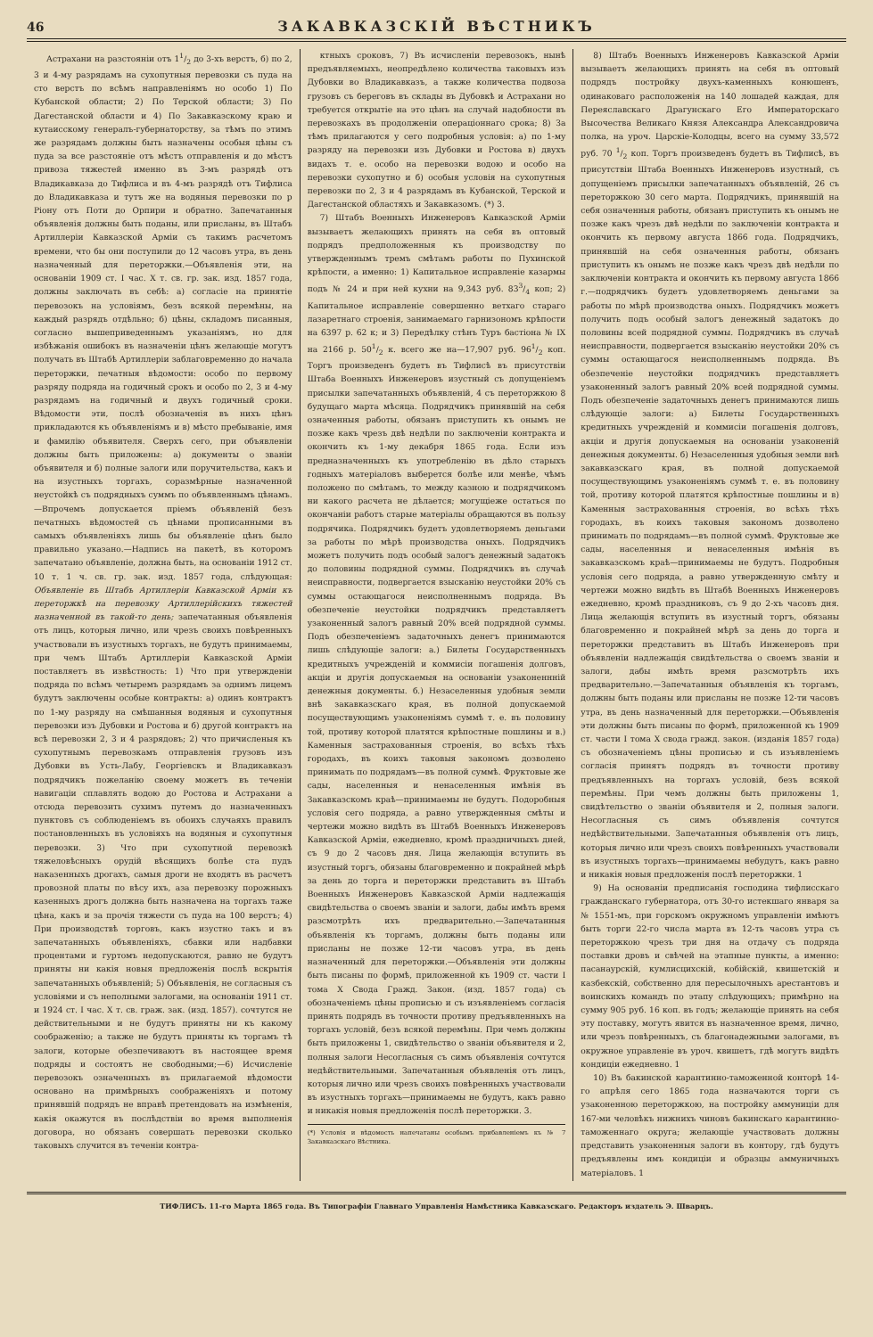46 ЗАКАВКАЗСКІЙ ВѢСТНИКЪ
Астрахани на разстояніи отъ 11/2 до 3-хъ верстъ, б) по 2, 3 и 4-му разрядамъ на сухопутныя перевозки съ пуда на сто верстъ по всѣмъ направленіямъ но особо 1) По Кубанской области; 2) По Терской области; 3) По Дагестанской области и 4) По Закавказскому краю и кутаисскому генералъ-губернаторству, за тѣмъ по этимъ же разрядамъ должны быть назначены особыя цѣны съ пуда за все разстояніе отъ мѣстъ отправленія и до мѣстъ привоза тяжестей именно въ 3-мъ разрядѣ отъ Владикавказа до Тифлиса и въ 4-мъ разрядѣ отъ Тифлиса до Владикавказа и тутъ же на водяныя перевозки по р Ріону отъ Поти до Орпири и обратно. Запечатанныя объявленія должны быть поданы, или присланы, въ Штабъ Артиллеріи Кавказской Арміи съ такимъ расчетомъ времени, что бы они поступили до 12 часовъ утра, въ день назначенный для переторжки.—Объявленія эти, на основаніи 1909 ст. I час. X т. св. гр. зак. изд. 1857 года, должны заключать въ себѣ: а) согласіе на принятіе перевозокъ на условіямъ, безъ всякой перемѣны, на каждый разрядъ отдѣльно; б) цѣны, складомъ писанныя, согласно вышеприведеннымъ указаніямъ, но для избѣжанія ошибокъ въ назначеніи цѣнъ желающіе могутъ получать въ Штабѣ Артиллеріи заблаговременно до начала переторжки, печатныя вѣдомости: особо по первому разряду подряда на годичный срокъ и особо по 2, 3 и 4-му разрядамъ на годичный и двухъ годичный сроки. Вѣдомости эти, послѣ обозначенія въ нихъ цѣнъ прикладаются къ объявленіямъ и в) мѣсто пребываніе, имя и фамилію объявителя. Сверхъ сего, при объявленіи должны быть приложены: а) документы о званіи объявителя и б) полные залоги или поручительства, какъ и на изустныхъ торгахъ, соразмѣрные назначенной неустойкѣ съ подрядныхъ суммъ по объявленнымъ цѣнамъ.—Впрочемъ допускается пріемъ объявленій безъ печатныхъ вѣдомостей съ цѣнами прописанными въ самыхъ объявленіяхъ лишь бы объявленіе цѣнъ было правильно указано.—Надпись на пакетѣ, въ которомъ запечатано объявленіе, должна быть, на основаніи 1912 ст. 10 т. 1 ч. св. гр. зак. изд. 1857 года, слѣдующая: Объявленіе въ Штабъ Артиллеріи Кавказской Арміи къ переторжкѣ на перевозку Артиллерійскихъ тяжестей назначенной въ такой-то день; запечатанныя объявленія отъ лицъ, которыя лично, или чрезъ своихъ повѣренныхъ участвовали въ изустныхъ торгахъ, не будутъ принимаемы, при чемъ Штабъ Артиллеріи Кавказской Арміи поставляетъ въ извѣстность: 1) Что при утвержденіи подряда по всѣмъ четыремъ разрядамъ за однимъ лицемъ будутъ заключены особые контракты: а) одинъ контрактъ по 1-му разряду на смѣшанныя водяныя и сухопутныя перевозки изъ Дубовки и Ростова и б) другой контрактъ на всѣ перевозки 2, 3 и 4 разрядовъ; 2) что причисленыя къ сухопутнымъ перевозкамъ отправленія грузовъ изъ Дубовки въ Усть-Лабу, Георгіевскъ и Владикавказъ подрядчикъ пожеланію своему можетъ въ теченіи навигаціи сплавлять водою до Ростова и Астрахани а отсюда перевозить сухимъ путемъ до назначенныхъ пунктовъ съ соблюденіемъ въ обоихъ случаяхъ правилъ постановленныхъ въ условіяхъ на водяныя и сухопутныя перевозки. 3) Что при сухопутной перевозкѣ тяжеловѣсныхъ орудій вѣсящихъ болѣе ста пудъ наказенныхъ дрогахъ, самыя дроги не входятъ въ расчетъ провозной платы по вѣсу ихъ, аза перевозку порожныхъ казенныхъ дрогъ должна быть назначена на торгахъ таже цѣна, какъ и за прочія тяжести съ пуда на 100 верстъ; 4) При производствѣ торговъ, какъ изустно такъ и въ запечатанныхъ объявленіяхъ, сбавки или надбавки процентами и гуртомъ недопускаются, равно не будутъ приняты ни какія новыя предложенія послѣ вскрытія запечатанныхъ объявленій; 5) Объявленія, не согласныя съ условіями и съ неполными залогами, на основаніи 1911 ст. и 1924 ст. I час. X т. св. граж. зак. (изд. 1857). сочтутся не действительными и не будутъ приняты ни къ какому соображенію; а также не будутъ приняты къ торгамъ тѣ залоги, которые обезпечиваютъ въ настоящее время подряды и состоятъ не свободными;—6) Исчисленіе перевозокъ означенныхъ въ прилагаемой вѣдомости основано на примѣрныхъ соображеніяхъ и потому принявшій подрядъ не вправѣ претендовать на измѣненія, какія окажутся въ послѣдствіи во время выполненія договора, но обязанъ совершать перевозки сколько таковыхъ случится въ теченіи контра-
ктныхъ сроковъ, 7) Въ исчисленіи перевозокъ, нынѣ предъявляемыхъ, неопредѣлено количества таковыхъ изъ Дубовки во Владикавказъ, а также количества подвоза грузовъ съ береговъ въ склады въ Дубовкѣ и Астрахани но требуется открытіе на это цѣнъ на случай надобности въ перевозкахъ въ продолженіи операціоннаго срока; 8) За тѣмъ прилагаются у сего подробныя условія: а) по 1-му разряду на перевозки изъ Дубовки и Ростова в) двухъ видахъ т. е. особо на перевозки водою и особо на перевозки сухопутно и б) особыя условія на сухопутныя перевозки по 2, 3 и 4 разрядамъ въ Кубанской, Терской и Дагестанской областяхъ и Закавказомъ. (*) 3.
7) Штабъ Военныхъ Инженеровъ Кавказской Арміи вызываетъ желающихъ принять на себя въ оптовый подрядъ предположенныя къ производству по утвержденнымъ тремъ смѣтамъ работы по Пухинской крѣпости, а именно: 1) Капитальное исправленіе казармы подъ № 24 и при ней кухни на 9,343 руб. 833/4 коп; 2) Капитальное исправленіе совершенно ветхаго стараго лазаретнаго строенія, занимаемаго гарнизономъ крѣпости на 6397 р. 62 к; и 3) Передѣлку стѣнъ Туръ бастіона № IX на 2166 р. 501/2 к. всего же на—17,907 руб. 961/2 коп. Торгъ произведенъ будетъ въ Тифлисѣ въ присутствіи Штаба Военныхъ Инженеровъ изустный съ допущеніемъ присылки запечатанныхъ объявленій, 4 съ переторжкою 8 будущаго марта мѣсяца. Подрядчикъ принявшій на себя означенныя работы, обязанъ приступить къ онымъ не позже какъ чрезъ двѣ недѣли по заключеніи контракта и окончить къ 1-му декабря 1865 года. Если изъ предназначенныхъ къ употребленію въ дѣло старыхъ годныхъ матеріаловъ выберется болѣе или менѣе, чѣмъ положено по смѣтамъ, то между казною и подрядчикомъ ни какого расчета не дѣлается; могущіеже остаться по окончаніи работъ старые матеріалы обращаются въ пользу подрячика. Подрядчикъ будетъ удовлетворяемъ деньгами за работы по мѣрѣ производства оныхъ. Подрядчикъ можетъ получить подъ особый залогъ денежный задатокъ до половины подрядной суммы. Подрядчикъ въ случаѣ неисправности, подвергается взысканію неустойки 20% съ суммы остающагося неисполненнымъ подряда. Въ обезпеченіе неустойки подрядчикъ представляетъ узаконенный залогъ равный 20% всей подрядной суммы. Подъ обезпеченіемъ задаточныхъ денегъ принимаются лишь слѣдующіе залоги: а.) Билеты Государственныхъ кредитныхъ учрежденій и коммисіи погашенія долговъ, акціи и другія допускаемыя на основаніи узаконеннній денежныя документы. б.) Незаселенныя удобныя земли внѣ закавказскаго края, въ полной допускаемой посуществующимъ узаконеніямъ суммѣ т. е. въ половину той, противу которой платятся крѣпостные пошлины и в.) Каменныя застрахованныя строенія, во всѣхъ тѣхъ городахъ, въ коихъ таковыя закономъ дозволено принимать по подрядамъ—въ полной суммѣ. Фруктовые же сады, населенныя и ненаселенныя имѣнія въ Закавказскомъ краѣ—принимаемы не будутъ. Подоробныя условія сего подряда, а равно утвержденныя смѣты и чертежи можно видѣть въ Штабѣ Военныхъ Инженеровъ Кавказской Арміи, ежедневно, кромѣ праздничныхъ дней, съ 9 до 2 часовъ дня. Лица желающія вступить въ изустный торгъ, обязаны благовременно и покрайней мѣрѣ за день до торга и переторжки представить въ Штабъ Военныхъ Инженеровъ Кавказской Арміи надлежащія свидѣтельства о своемъ званіи и залоги, дабы имѣть время разсмотрѣть ихъ предварительно.—Запечатанныя объявленія къ торгамъ, должны быть поданы или присланы не позже 12-ти часовъ утра, въ день назначенный для переторжки.—Объявленія эти должны быть писаны по формѣ, приложенной къ 1909 ст. части I тома X Свода Гражд. Закон. (изд. 1857 года) съ обозначеніемъ цѣны прописью и съ изъявленіемъ согласія принять подрядъ въ точности противу предъявленныхъ на торгахъ условій, безъ всякой перемѣны. При чемъ должны быть приложены 1, свидѣтельство о званіи объявителя и 2, полныя залоги Несогласныя съ симъ объявленія сочтутся недѣйствительными. Запечатанныя объявленія отъ лицъ, которыя лично или чрезъ своихъ повѣренныхъ участвовали въ изустныхъ торгахъ—принимаемы не будутъ, какъ равно и никакія новыя предложенія послѣ переторжки. 3.
(*) Условія и вѣдомость напечатаны особымъ прибавленіемъ къ № 7 Закавказскаго Вѣстника.
8) Штабъ Военныхъ Инженеровъ Кавказской Арміи вызываетъ желающихъ принять на себя въ оптовый подрядъ постройку двухъ-каменныхъ конюшенъ, одинаковаго расположенія на 140 лошадей каждая, для Переяславскаго Драгунскаго Его Императорскаго Высочества Великаго Князя Александра Александровича полка, на уроч. Царскіе-Колодцы, всего на сумму 33,572 руб. 70 1/2 коп. Торгъ произведенъ будетъ въ Тифлисѣ, въ присутствіи Штаба Военныхъ Инженеровъ изустный, съ допущеніемъ присылки запечатанныхъ объявленій, 26 съ переторжкою 30 сего марта. Подрядчикъ, принявшій на себя означенныя работы, обязанъ приступить къ онымъ не позже какъ чрезъ двѣ недѣли по заключеніи контракта и окончить къ первому августа 1866 года. Подрядчикъ, принявшій на себя означенныя работы, обязанъ приступить къ онымъ не позже какъ чрезъ двѣ недѣли по заключеніи контракта и окончить къ первому августа 1866 г.—подрядчикъ будетъ удовлетворяемъ деньгами за работы по мѣрѣ производства оныхъ. Подрядчикъ можетъ получить подъ особый залогъ денежный задатокъ до половины всей подрядной суммы. Подрядчикъ въ случаѣ неисправности, подвергается взысканію неустойки 20% съ суммы остающагося неисполненнымъ подряда. Въ обезпеченіе неустойки подрядчикъ представляетъ узаконенный залогъ равный 20% всей подрядной суммы. Подъ обезпеченіе задаточныхъ денегъ принимаются лишь слѣдующіе залоги: а) Билеты Государственныхъ кредитныхъ учрежденій и коммисіи погашенія долговъ, акціи и другія допускаемыя на основаніи узаконеній денежныя документы. б) Незаселенныя удобныя земли внѣ закавказскаго края, въ полной допускаемой посуществующимъ узаконеніямъ суммѣ т. е. въ половину той, противу которой платятся крѣпостные пошлины и в) Каменныя застрахованныя строенія, во всѣхъ тѣхъ городахъ, въ коихъ таковыя закономъ дозволено принимать по подрядамъ—въ полной суммѣ. Фруктовые же сады, населенныя и ненаселенныя имѣнія въ закавказскомъ краѣ—принимаемы не будутъ. Подробныя условія сего подряда, а равно утвержденную смѣту и чертежи можно видѣть въ Штабѣ Военныхъ Инженеровъ ежедневно, кромѣ праздниковъ, съ 9 до 2-хъ часовъ дня. Лица желающія вступить въ изустный торгъ, обязаны благовременно и покрайней мѣрѣ за день до торга и переторжки представить въ Штабъ Инженеровъ при объявленіи надлежащія свидѣтельства о своемъ званіи и залоги, дабы имѣть время разсмотрѣть ихъ предварительно.—Запечатанныя объявленія къ торгамъ, должны быть поданы или присланы не позже 12-ти часовъ утра, въ день назначенный для переторжки.—Объявленія эти должны быть писаны по формѣ, приложенной къ 1909 ст. части I тома X свода гражд. закон. (изданія 1857 года) съ обозначеніемъ цѣны прописью и съ изъявленіемъ согласія принятъ подрядъ въ точности противу предъявленныхъ на торгахъ условій, безъ всякой перемѣны. При чемъ должны быть приложены 1, свидѣтельство о званіи объявителя и 2, полныя залоги. Несогласныя съ симъ объявленія сочтутся недѣйствительными. Запечатанныя объявленія отъ лицъ, которыя лично или чрезъ своихъ повѣренныхъ участвовали въ изустныхъ торгахъ—принимаемы небудутъ, какъ равно и никакія новыя предложенія послѣ переторжки. 1
9) На основаніи предписанія господина тифлисскаго гражданскаго губернатора, отъ 30-го истекшаго января за № 1551-мъ, при горскомъ окружномъ управленіи имѣютъ быть торги 22-го числа марта въ 12-ть часовъ утра съ переторжкою чрезъ три дня на отдачу съ подряда поставки дровъ и свѣчей на этапные пункты, а именно: пасанаурскій, кумлисцихскій, кобійскій, квишетскій и казбекскій, собственно для пересылочныхъ арестантовъ и воинскихъ командъ по этапу слѣдующихъ; примѣрно на сумму 905 руб. 16 коп. въ годъ; желающіе принять на себя эту поставку, могутъ явится въ назначенное время, лично, или чрезъ повѣренныхъ, съ благонадежными залогами, въ окружное управленіе въ уроч. квишетъ, гдѣ могутъ видѣть кондиціи ежедневно. 1
10) Въ бакинской карантинно-таможенной конторѣ 14-го апрѣля сего 1865 года назначаются торги съ узаконенною переторжкою, на постройку аммуниціи для 167-ми человѣкъ нижнихъ чиновъ бакинскаго карантинно-таможеннаго округа; желающіе участвовать должны представить узаконенныя залоги въ контору, гдѣ будутъ предъявлены имъ кондиціи и образцы аммуничныхъ матеріаловъ. 1
ТИФЛИСЪ. 11-го Марта 1865 года. Въ Типографіи Главнаго Управленія Намѣстника Кавказскаго. Редакторъ издатель Э. Шварцъ.